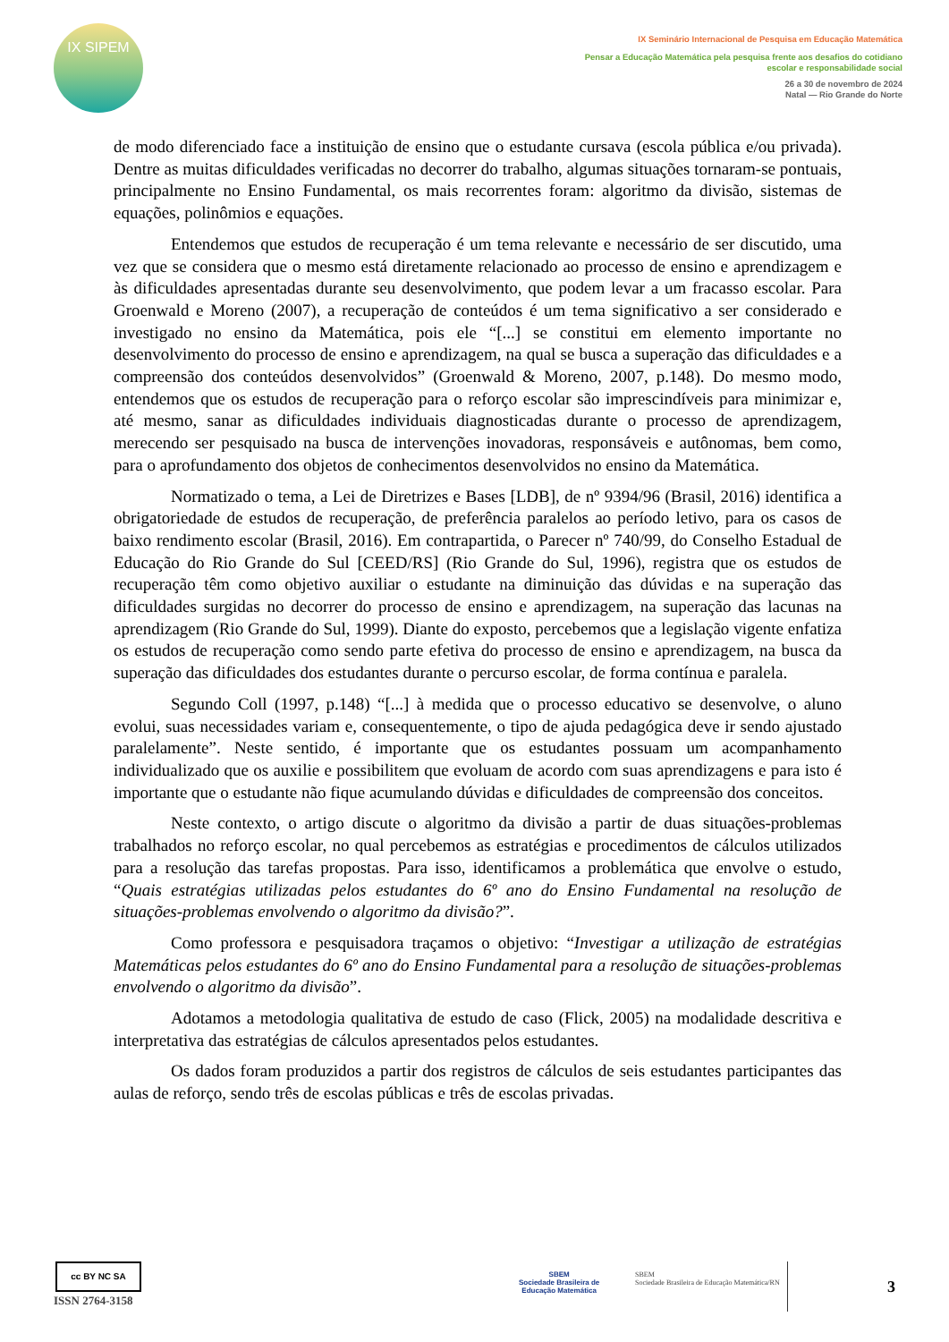IX SIPEM
IX Seminário Internacional de Pesquisa em Educação Matemática
Pensar a Educação Matemática pela pesquisa frente aos desafios do cotidiano
escolar e responsabilidade social
26 a 30 de novembro de 2024
Natal — Rio Grande do Norte
de modo diferenciado face a instituição de ensino que o estudante cursava (escola pública e/ou privada). Dentre as muitas dificuldades verificadas no decorrer do trabalho, algumas situações tornaram-se pontuais, principalmente no Ensino Fundamental, os mais recorrentes foram: algoritmo da divisão, sistemas de equações, polinômios e equações.
Entendemos que estudos de recuperação é um tema relevante e necessário de ser discutido, uma vez que se considera que o mesmo está diretamente relacionado ao processo de ensino e aprendizagem e às dificuldades apresentadas durante seu desenvolvimento, que podem levar a um fracasso escolar. Para Groenwald e Moreno (2007), a recuperação de conteúdos é um tema significativo a ser considerado e investigado no ensino da Matemática, pois ele “[...] se constitui em elemento importante no desenvolvimento do processo de ensino e aprendizagem, na qual se busca a superação das dificuldades e a compreensão dos conteúdos desenvolvidos” (Groenwald & Moreno, 2007, p.148). Do mesmo modo, entendemos que os estudos de recuperação para o reforço escolar são imprescindíveis para minimizar e, até mesmo, sanar as dificuldades individuais diagnosticadas durante o processo de aprendizagem, merecendo ser pesquisado na busca de intervenções inovadoras, responsáveis e autônomas, bem como, para o aprofundamento dos objetos de conhecimentos desenvolvidos no ensino da Matemática.
Normatizado o tema, a Lei de Diretrizes e Bases [LDB], de nº 9394/96 (Brasil, 2016) identifica a obrigatoriedade de estudos de recuperação, de preferência paralelos ao período letivo, para os casos de baixo rendimento escolar (Brasil, 2016). Em contrapartida, o Parecer nº 740/99, do Conselho Estadual de Educação do Rio Grande do Sul [CEED/RS] (Rio Grande do Sul, 1996), registra que os estudos de recuperação têm como objetivo auxiliar o estudante na diminuição das dúvidas e na superação das dificuldades surgidas no decorrer do processo de ensino e aprendizagem, na superação das lacunas na aprendizagem (Rio Grande do Sul, 1999). Diante do exposto, percebemos que a legislação vigente enfatiza os estudos de recuperação como sendo parte efetiva do processo de ensino e aprendizagem, na busca da superação das dificuldades dos estudantes durante o percurso escolar, de forma contínua e paralela.
Segundo Coll (1997, p.148) “[...] à medida que o processo educativo se desenvolve, o aluno evolui, suas necessidades variam e, consequentemente, o tipo de ajuda pedagógica deve ir sendo ajustado paralelamente”. Neste sentido, é importante que os estudantes possuam um acompanhamento individualizado que os auxilie e possibilitem que evoluam de acordo com suas aprendizagens e para isto é importante que o estudante não fique acumulando dúvidas e dificuldades de compreensão dos conceitos.
Neste contexto, o artigo discute o algoritmo da divisão a partir de duas situações-problemas trabalhados no reforço escolar, no qual percebemos as estratégias e procedimentos de cálculos utilizados para a resolução das tarefas propostas. Para isso, identificamos a problemática que envolve o estudo, “Quais estratégias utilizadas pelos estudantes do 6º ano do Ensino Fundamental na resolução de situações-problemas envolvendo o algoritmo da divisão?”.
Como professora e pesquisadora traçamos o objetivo: “Investigar a utilização de estratégias Matemáticas pelos estudantes do 6º ano do Ensino Fundamental para a resolução de situações-problemas envolvendo o algoritmo da divisão”.
Adotamos a metodologia qualitativa de estudo de caso (Flick, 2005) na modalidade descritiva e interpretativa das estratégias de cálculos apresentados pelos estudantes.
Os dados foram produzidos a partir dos registros de cálculos de seis estudantes participantes das aulas de reforço, sendo três de escolas públicas e três de escolas privadas.
cc BY NC SA
ISSN 2764-3158
SBEM
Sociedade Brasileira de
Educação Matemática
SBEM
Sociedade Brasileira de Educação Matemática/RN
3